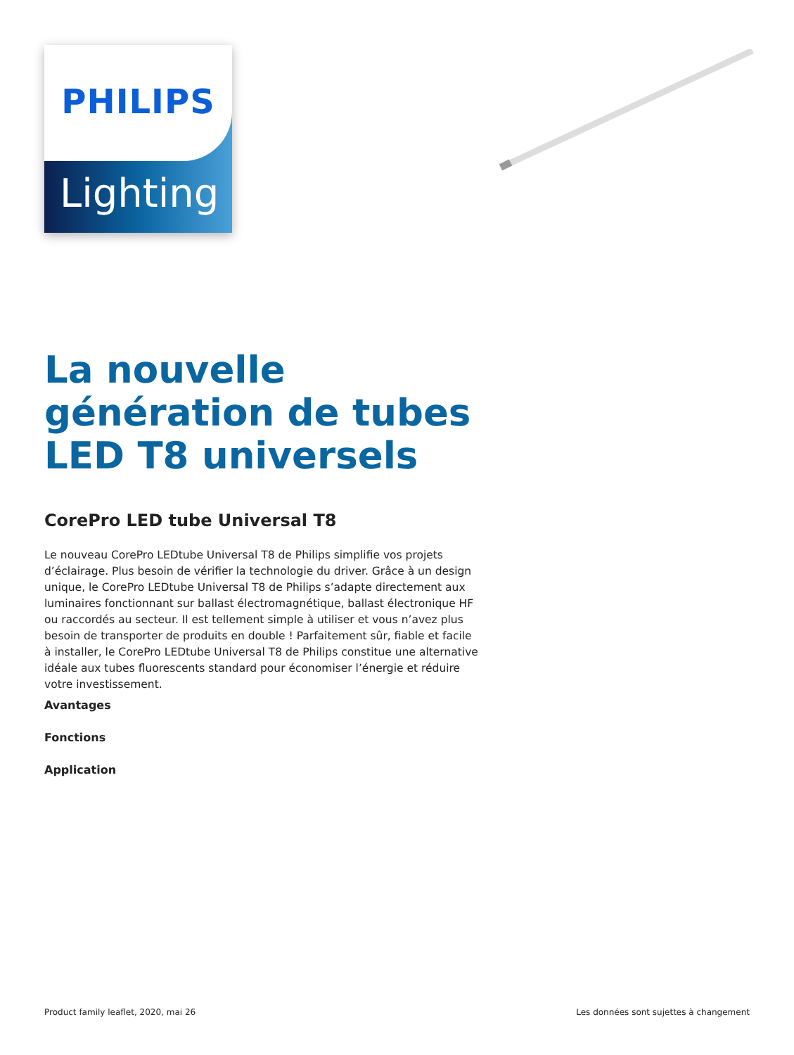Lighting
PHILIPS
La nouvelle génération de tubes LED T8 universels
CorePro LED tube Universal T8
Le nouveau CorePro LEDtube Universal T8 de Philips simplifie vos projets d’éclairage. Plus besoin de vérifier la technologie du driver. Grâce à un design unique, le CorePro LEDtube Universal T8 de Philips s’adapte directement aux luminaires fonctionnant sur ballast électromagnétique, ballast électronique HF ou raccordés au secteur. Il est tellement simple à utiliser et vous n’avez plus besoin de transporter de produits en double ! Parfaitement sûr, fiable et facile à installer, le CorePro LEDtube Universal T8 de Philips constitue une alternative idéale aux tubes fluorescents standard pour économiser l’énergie et réduire votre investissement.
Avantages
Fonctions
Application
Product family leaflet, 2020, mai 26 Les données sont sujettes à changement